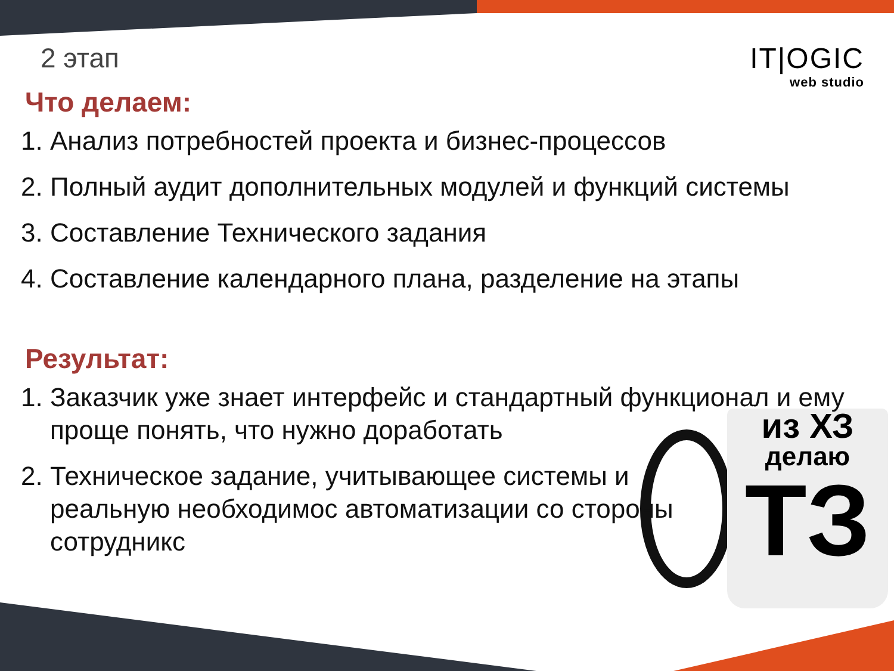IT|OGIC
web studio
из ХЗ
делаю
ТЗ
2 этап
Что делаем:
1. Анализ потребностей проекта и бизнес-процессов
2. Полный аудит дополнительных модулей и функций системы
3. Составление Технического задания
4. Составление календарного плана, разделение на этапы
Результат:
1. Заказчик уже знает интерфейс и стандартный функционал и ему проще понять, что нужно доработать
2. Техническое задание, учитывающее системы и реальную необходимос автоматизации со стороны сотрудникс